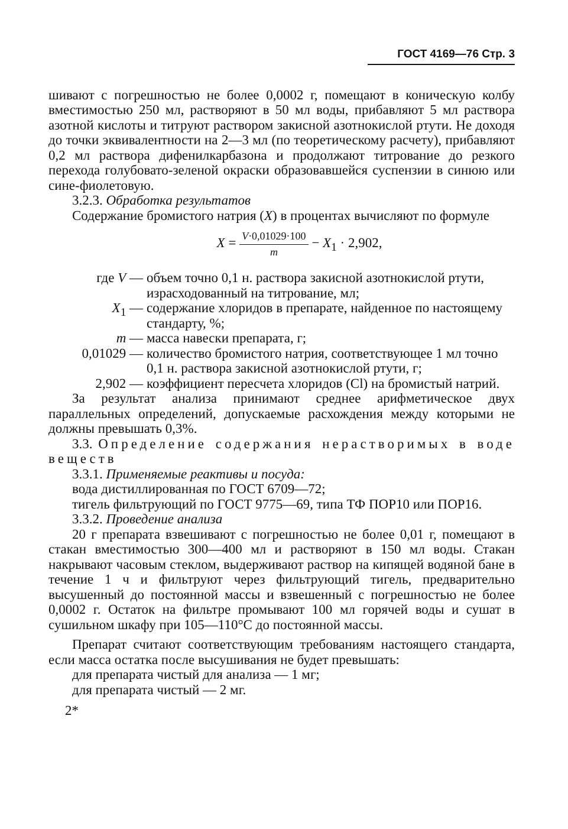ГОСТ 4169—76 Стр. 3
шивают с погрешностью не более 0,0002 г, помещают в коническую колбу вместимостью 250 мл, растворяют в 50 мл воды, прибавляют 5 мл раствора азотной кислоты и титруют раствором закисной азотнокислой ртути. Не доходя до точки эквивалентности на 2—3 мл (по теоретическому расчету), прибавляют 0,2 мл раствора дифенилкарбазона и продолжают титрование до резкого перехода голубовато-зеленой окраски образовавшейся суспензии в синюю или сине-фиолетовую.
3.2.3. Обработка результатов
Содержание бромистого натрия (X) в процентах вычисляют по формуле
X = V·0,01029·100 m − X<sub>1</sub> · 2,902,
где V — объем точно 0,1 н. раствора закисной азотнокислой ртути, израсходованный на титрование, мл;
X<sub>1</sub> — содержание хлоридов в препарате, найденное по настоящему стандарту, %;
m — масса навески препарата, г;
0,01029 — количество бромистого натрия, соответствующее 1 мл точно 0,1 н. раствора закисной азотнокислой ртути, г;
2,902 — коэффициент пересчета хлоридов (Cl) на бромистый натрий.
За результат анализа принимают среднее арифметическое двух параллельных определений, допускаемые расхождения между которыми не должны превышать 0,3%.
3.3. Определение содержания нерастворимых в воде веществ
3.3.1. Применяемые реактивы и посуда:
вода дистиллированная по ГОСТ 6709—72;
тигель фильтрующий по ГОСТ 9775—69, типа ТФ ПОР10 или ПОР16.
3.3.2. Проведение анализа
20 г препарата взвешивают с погрешностью не более 0,01 г, помещают в стакан вместимостью 300—400 мл и растворяют в 150 мл воды. Стакан накрывают часовым стеклом, выдерживают раствор на кипящей водяной бане в течение 1 ч и фильтруют через фильтрующий тигель, предварительно высушенный до постоянной массы и взвешенный с погрешностью не более 0,0002 г. Остаток на фильтре промывают 100 мл горячей воды и сушат в сушильном шкафу при 105—110°C до постоянной массы.
Препарат считают соответствующим требованиям настоящего стандарта, если масса остатка после высушивания не будет превышать:
для препарата чистый для анализа — 1 мг;
для препарата чистый — 2 мг.
2*